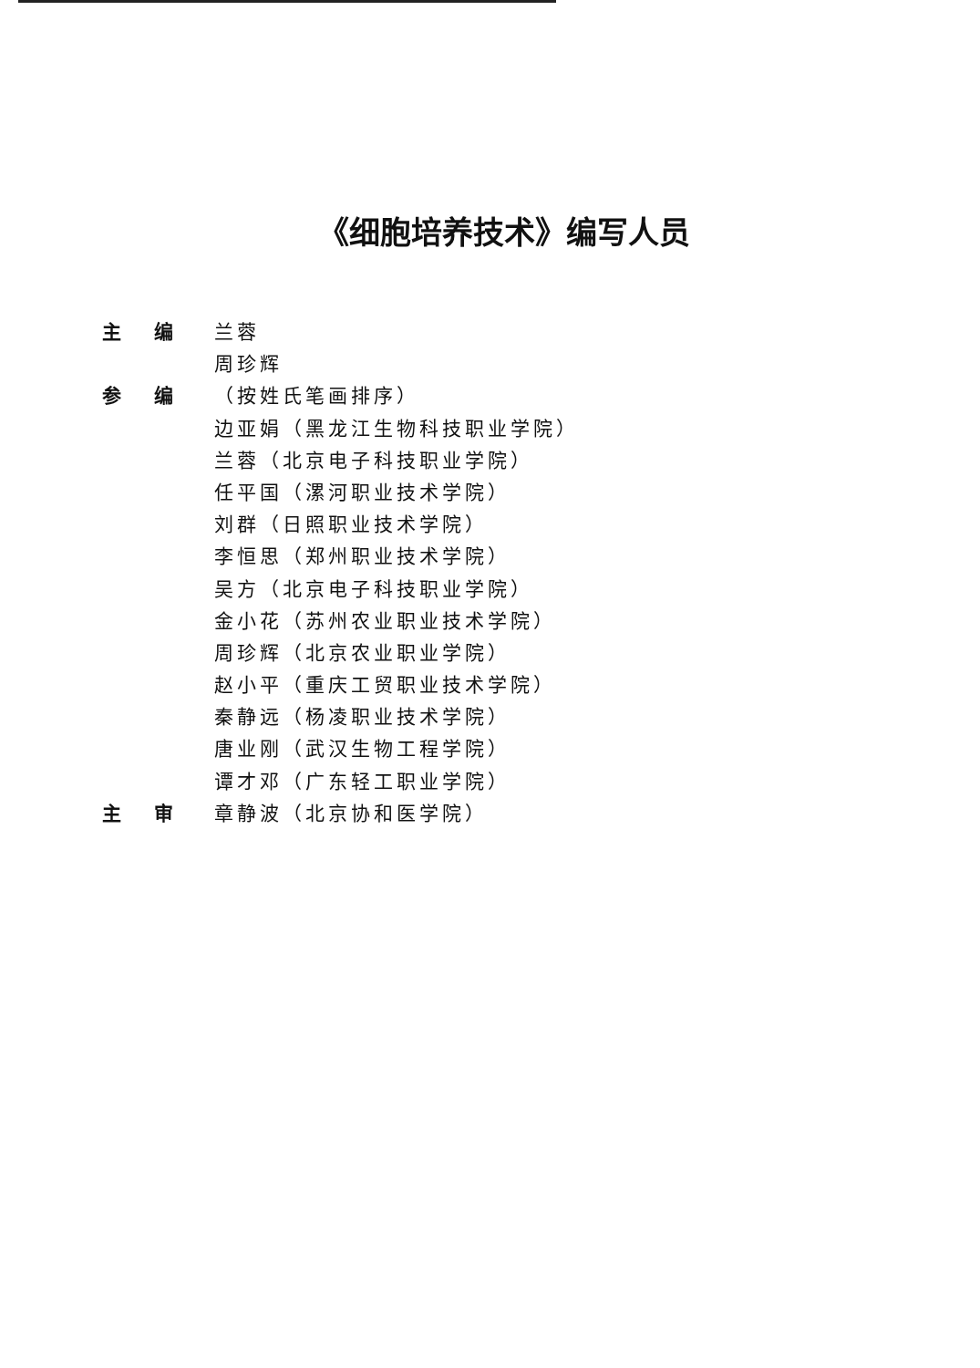《细胞培养技术》编写人员
主 编 兰蓉
周珍辉
参 编 （按姓氏笔画排序）
边亚娟（黑龙江生物科技职业学院）
兰蓉（北京电子科技职业学院）
任平国（漯河职业技术学院）
刘群（日照职业技术学院）
李恒思（郑州职业技术学院）
吴方（北京电子科技职业学院）
金小花（苏州农业职业技术学院）
周珍辉（北京农业职业学院）
赵小平（重庆工贸职业技术学院）
秦静远（杨凌职业技术学院）
唐业刚（武汉生物工程学院）
谭才邓（广东轻工职业学院）
主 审 章静波（北京协和医学院）